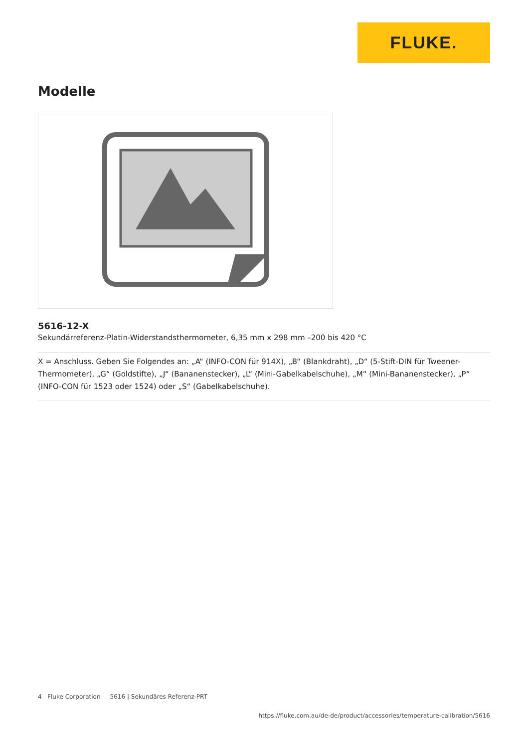FLUKE.
Modelle
5616-12-X
Sekundärreferenz-Platin-Widerstandsthermometer, 6,35 mm x 298 mm –200 bis 420 °C
X = Anschluss. Geben Sie Folgendes an: „A“ (INFO-CON für 914X), „B“ (Blankdraht), „D“ (5-Stift-DIN für Tweener-Thermometer), „G“ (Goldstifte), „J“ (Bananenstecker), „L“ (Mini-Gabelkabelschuhe), „M“ (Mini-Bananenstecker), „P“ (INFO-CON für 1523 oder 1524) oder „S“ (Gabelkabelschuhe).
4 Fluke Corporation 5616 | Sekundäres Referenz-PRT
https://fluke.com.au/de-de/product/accessories/temperature-calibration/5616